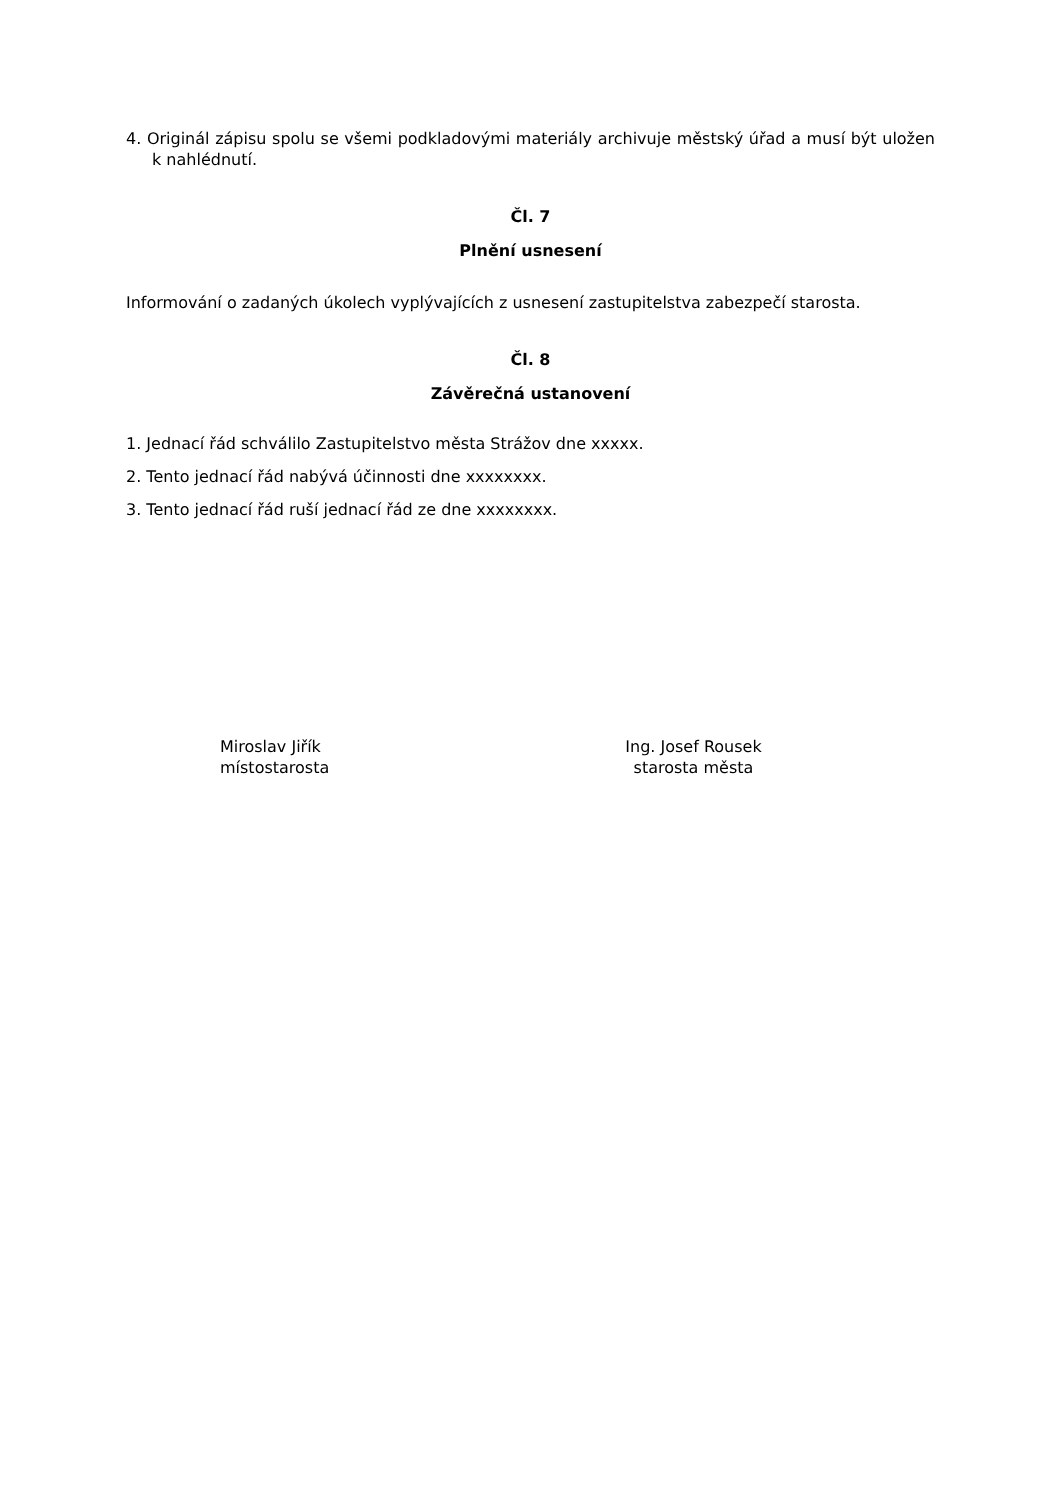4. Originál zápisu spolu se všemi podkladovými materiály archivuje městský úřad a musí být uložen k nahlédnutí.
Čl. 7
Plnění usnesení
Informování o zadaných úkolech vyplývajících z usnesení zastupitelstva zabezpečí starosta.
Čl. 8
Závěrečná ustanovení
1. Jednací řád schválilo Zastupitelstvo města Strážov dne xxxxx.
2. Tento jednací řád nabývá účinnosti dne xxxxxxxx.
3. Tento jednací řád ruší jednací řád ze dne xxxxxxxx.
Miroslav Jiřík
místostarosta
Ing. Josef Rousek
starosta města